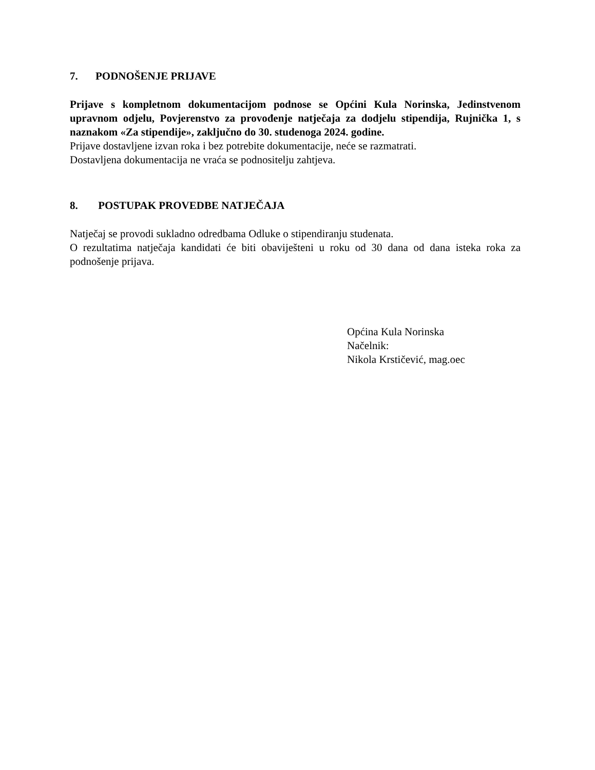7. PODNOŠENJE PRIJAVE
Prijave s kompletnom dokumentacijom podnose se Općini Kula Norinska, Jedinstvenom upravnom odjelu, Povjerenstvo za provođenje natječaja za dodjelu stipendija, Rujnička 1, s naznakom «Za stipendije», zaključno do 30. studenoga 2024. godine.
Prijave dostavljene izvan roka i bez potrebite dokumentacije, neće se razmatrati.
Dostavljena dokumentacija ne vraća se podnositelju zahtjeva.
8. POSTUPAK PROVEDBE NATJEČAJA
Natječaj se provodi sukladno odredbama Odluke o stipendiranju studenata.
O rezultatima natječaja kandidati će biti obaviješteni u roku od 30 dana od dana isteka roka za podnošenje prijava.
Općina Kula Norinska
Načelnik:
Nikola Krstičević, mag.oec